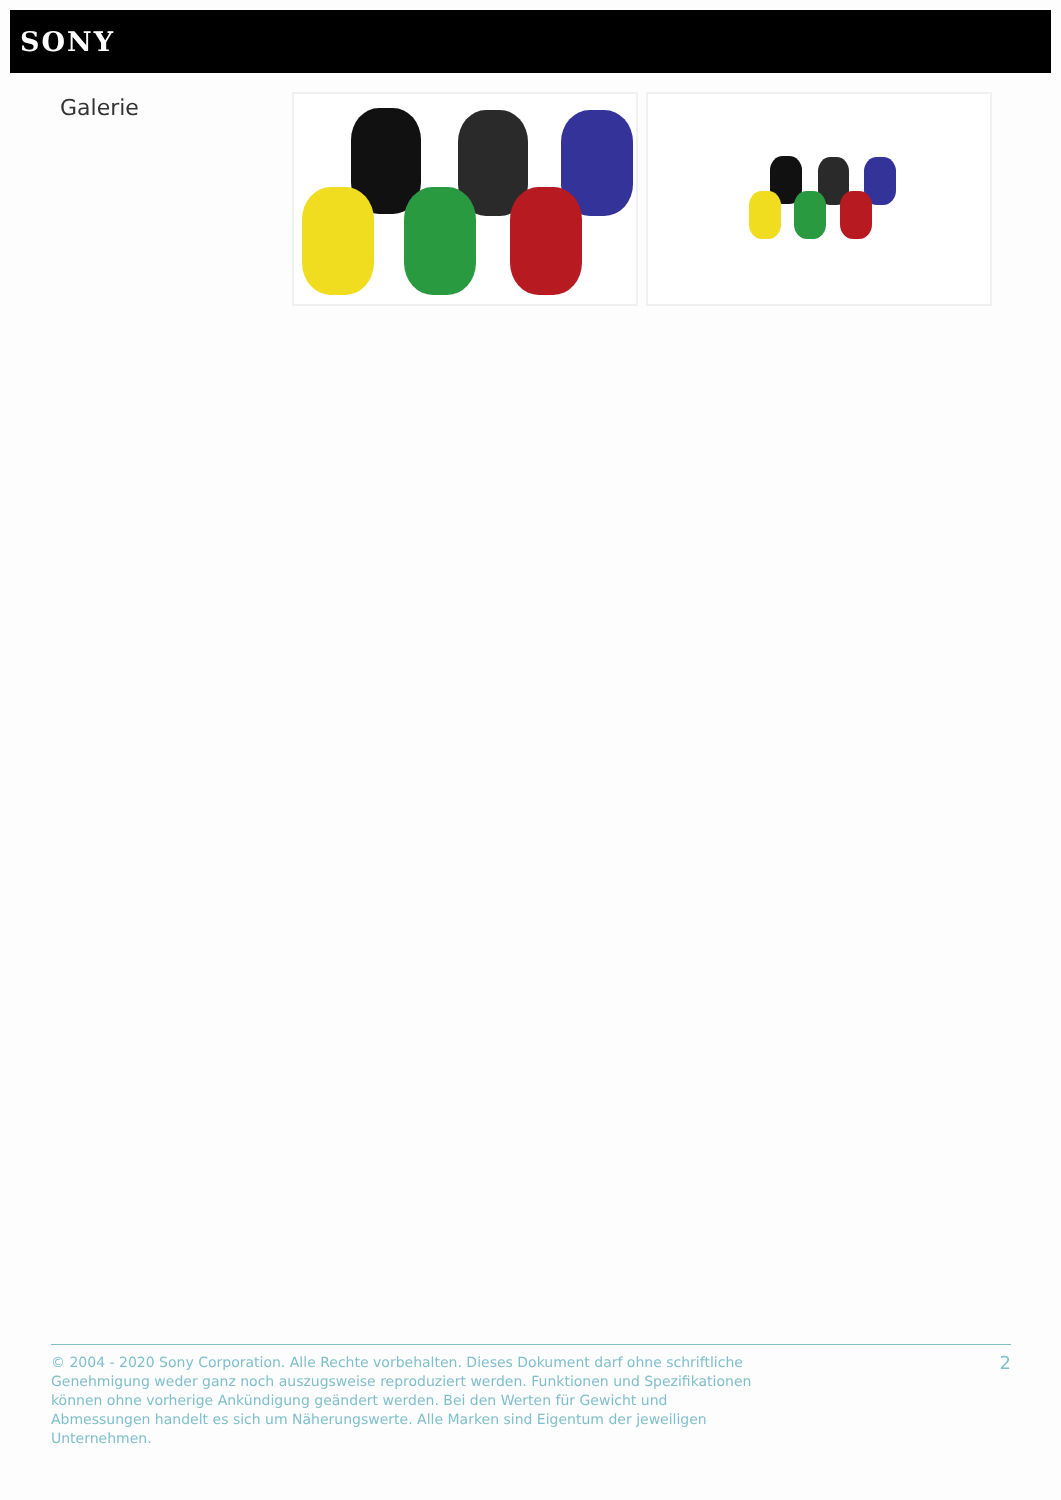SONY
Galerie
© 2004 - 2020 Sony Corporation. Alle Rechte vorbehalten. Dieses Dokument darf ohne schriftliche Genehmigung weder ganz noch auszugsweise reproduziert werden. Funktionen und Spezifikationen können ohne vorherige Ankündigung geändert werden. Bei den Werten für Gewicht und Abmessungen handelt es sich um Näherungswerte. Alle Marken sind Eigentum der jeweiligen Unternehmen.
2